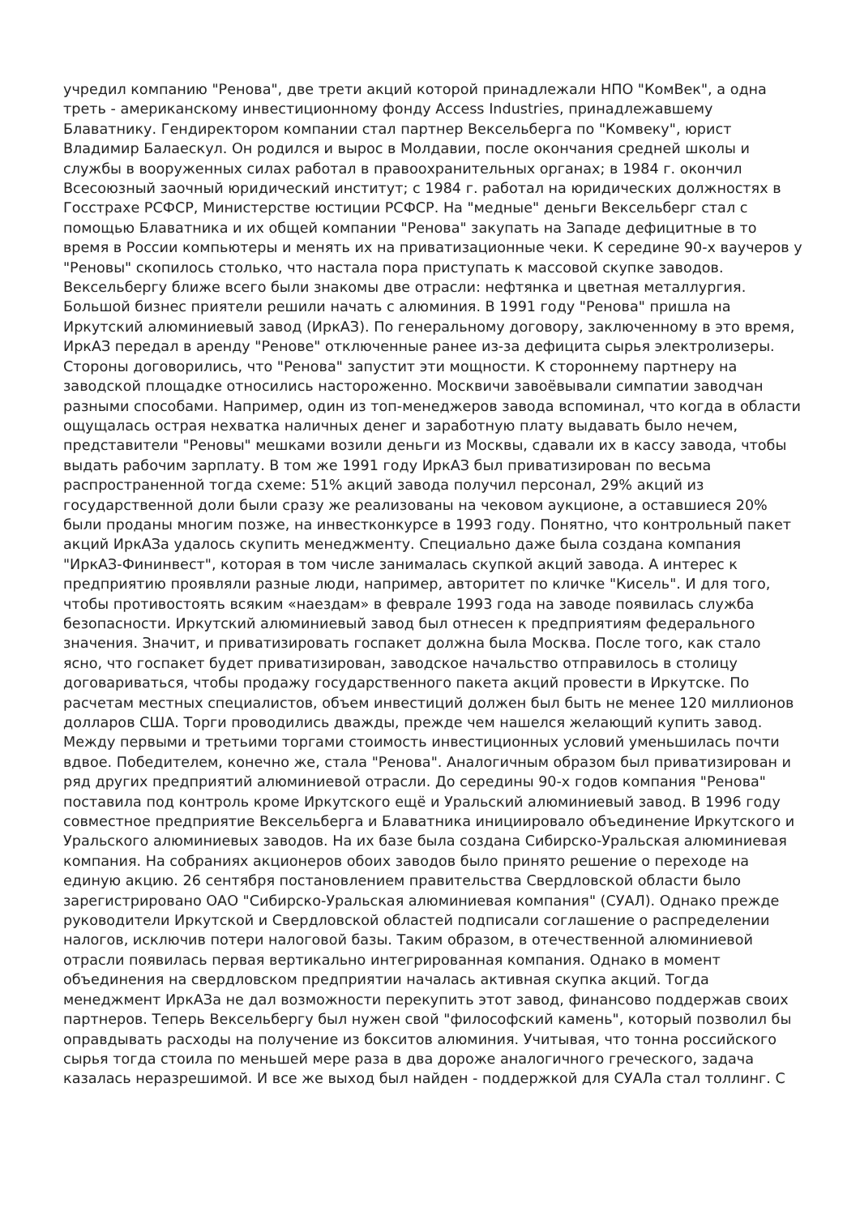учредил компанию "Ренова", две трети акций которой принадлежали НПО "КомВек", а одна треть - американскому инвестиционному фонду Access Industries, принадлежавшему Блаватнику. Гендиректором компании стал партнер Вексельберга по "Комвеку", юрист Владимир Балаескул. Он родился и вырос в Молдавии, после окончания средней школы и службы в вооруженных силах работал в правоохранительных органах; в 1984 г. окончил Всесоюзный заочный юридический институт; с 1984 г. работал на юридических должностях в Госстрахе РСФСР, Министерстве юстиции РСФСР. На "медные" деньги Вексельберг стал с помощью Блаватника и их общей компании "Ренова" закупать на Западе дефицитные в то время в России компьютеры и менять их на приватизационные чеки. К середине 90-х ваучеров у "Реновы" скопилось столько, что настала пора приступать к массовой скупке заводов. Вексельбергу ближе всего были знакомы две отрасли: нефтянка и цветная металлургия. Большой бизнес приятели решили начать с алюминия. В 1991 году "Ренова" пришла на Иркутский алюминиевый завод (ИркАЗ). По генеральному договору, заключенному в это время, ИркАЗ передал в аренду "Ренове" отключенные ранее из-за дефицита сырья электролизеры. Стороны договорились, что "Ренова" запустит эти мощности. К стороннему партнеру на заводской площадке относились настороженно. Москвичи завоёвывали симпатии заводчан разными способами. Например, один из топ-менеджеров завода вспоминал, что когда в области ощущалась острая нехватка наличных денег и заработную плату выдавать было нечем, представители "Реновы" мешками возили деньги из Москвы, сдавали их в кассу завода, чтобы выдать рабочим зарплату. В том же 1991 году ИркАЗ был приватизирован по весьма распространенной тогда схеме: 51% акций завода получил персонал, 29% акций из государственной доли были сразу же реализованы на чековом аукционе, а оставшиеся 20% были проданы многим позже, на инвестконкурсе в 1993 году. Понятно, что контрольный пакет акций ИркАЗа удалось скупить менеджменту. Специально даже была создана компания "ИркАЗ-Фининвест", которая в том числе занималась скупкой акций завода. А интерес к предприятию проявляли разные люди, например, авторитет по кличке "Кисель". И для того, чтобы противостоять всяким «наездам» в феврале 1993 года на заводе появилась служба безопасности. Иркутский алюминиевый завод был отнесен к предприятиям федерального значения. Значит, и приватизировать госпакет должна была Москва. После того, как стало ясно, что госпакет будет приватизирован, заводское начальство отправилось в столицу договариваться, чтобы продажу государственного пакета акций провести в Иркутске. По расчетам местных специалистов, объем инвестиций должен был быть не менее 120 миллионов долларов США. Торги проводились дважды, прежде чем нашелся желающий купить завод. Между первыми и третьими торгами стоимость инвестиционных условий уменьшилась почти вдвое. Победителем, конечно же, стала "Ренова". Аналогичным образом был приватизирован и ряд других предприятий алюминиевой отрасли. До середины 90-х годов компания "Ренова" поставила под контроль кроме Иркутского ещё и Уральский алюминиевый завод. В 1996 году совместное предприятие Вексельберга и Блаватника инициировало объединение Иркутского и Уральского алюминиевых заводов. На их базе была создана Сибирско-Уральская алюминиевая компания. На собраниях акционеров обоих заводов было принято решение о переходе на единую акцию. 26 сентября постановлением правительства Свердловской области было зарегистрировано ОАО "Сибирско-Уральская алюминиевая компания" (СУАЛ). Однако прежде руководители Иркутской и Свердловской областей подписали соглашение о распределении налогов, исключив потери налоговой базы. Таким образом, в отечественной алюминиевой отрасли появилась первая вертикально интегрированная компания. Однако в момент объединения на свердловском предприятии началась активная скупка акций. Тогда менеджмент ИркАЗа не дал возможности перекупить этот завод, финансово поддержав своих партнеров. Теперь Вексельбергу был нужен свой "философский камень", который позволил бы оправдывать расходы на получение из бокситов алюминия. Учитывая, что тонна российского сырья тогда стоила по меньшей мере раза в два дороже аналогичного греческого, задача казалась неразрешимой. И все же выход был найден - поддержкой для СУАЛа стал толлинг. С